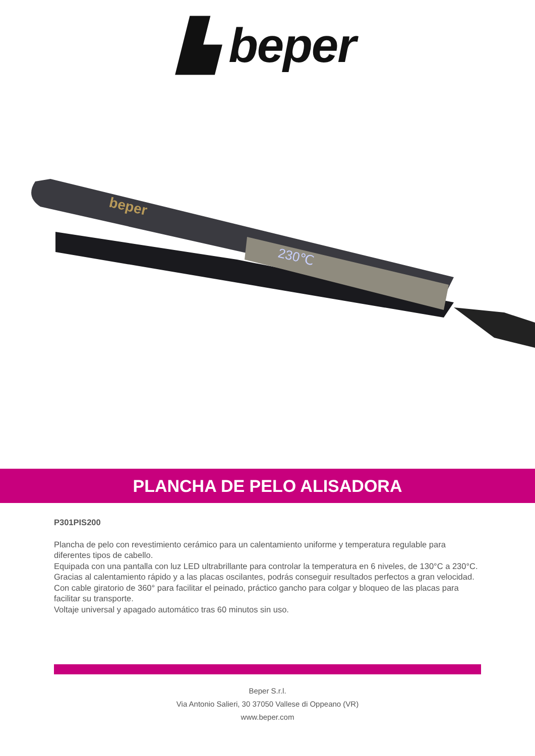▙ beper
beper
230℃
PLANCHA DE PELO ALISADORA
P301PIS200
Plancha de pelo con revestimiento cerámico para un calentamiento uniforme y temperatura regulable para diferentes tipos de cabello.
Equipada con una pantalla con luz LED ultrabrillante para controlar la temperatura en 6 niveles, de 130°C a 230°C.
Gracias al calentamiento rápido y a las placas oscilantes, podrás conseguir resultados perfectos a gran velocidad.
Con cable giratorio de 360° para facilitar el peinado, práctico gancho para colgar y bloqueo de las placas para facilitar su transporte.
Voltaje universal y apagado automático tras 60 minutos sin uso.
Beper S.r.l.
Via Antonio Salieri, 30 37050 Vallese di Oppeano (VR)
www.beper.com